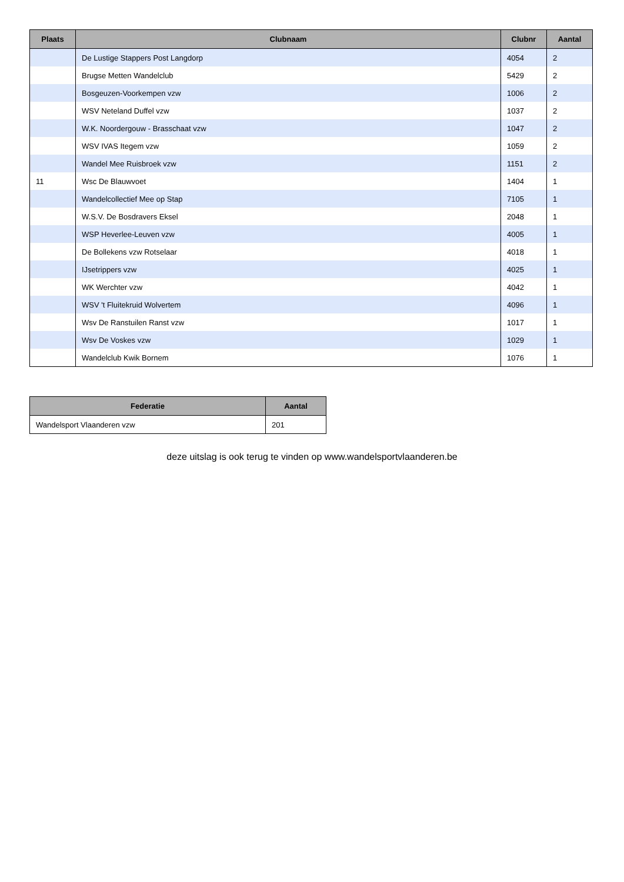| Plaats | Clubnaam | Clubnr | Aantal |
| --- | --- | --- | --- |
| | De Lustige Stappers Post Langdorp | 4054 | 2 |
| | Brugse Metten Wandelclub | 5429 | 2 |
| | Bosgeuzen-Voorkempen vzw | 1006 | 2 |
| | WSV Neteland Duffel vzw | 1037 | 2 |
| | W.K. Noordergouw - Brasschaat vzw | 1047 | 2 |
| | WSV IVAS Itegem vzw | 1059 | 2 |
| | Wandel Mee Ruisbroek vzw | 1151 | 2 |
| 11 | Wsc De Blauwvoet | 1404 | 1 |
| | Wandelcollectief Mee op Stap | 7105 | 1 |
| | W.S.V. De Bosdravers Eksel | 2048 | 1 |
| | WSP Heverlee-Leuven vzw | 4005 | 1 |
| | De Bollekens vzw Rotselaar | 4018 | 1 |
| | IJsetrippers vzw | 4025 | 1 |
| | WK Werchter vzw | 4042 | 1 |
| | WSV 't Fluitekruid Wolvertem | 4096 | 1 |
| | Wsv De Ranstuilen Ranst vzw | 1017 | 1 |
| | Wsv De Voskes vzw | 1029 | 1 |
| | Wandelclub Kwik Bornem | 1076 | 1 |
| Federatie | Aantal |
| --- | --- |
| Wandelsport Vlaanderen vzw | 201 |
deze uitslag is ook terug te vinden op www.wandelsportvlaanderen.be